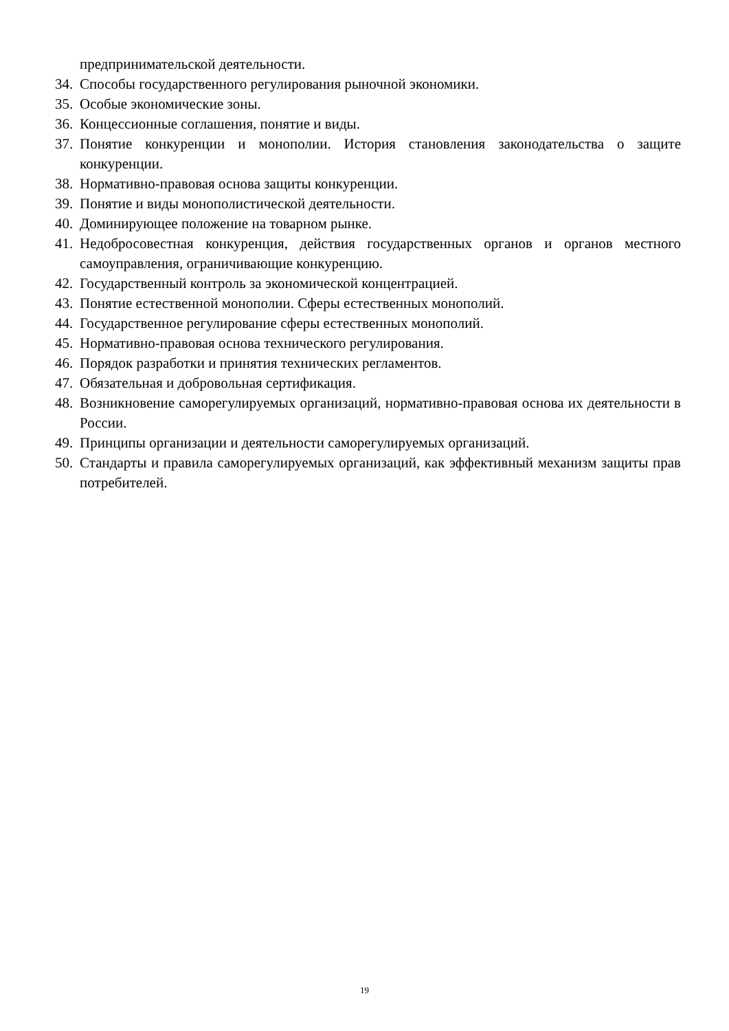предпринимательской деятельности.
34. Способы государственного регулирования рыночной экономики.
35. Особые экономические зоны.
36. Концессионные соглашения, понятие и виды.
37. Понятие конкуренции и монополии. История становления законодательства о защите конкуренции.
38. Нормативно-правовая основа защиты конкуренции.
39. Понятие и виды монополистической деятельности.
40. Доминирующее положение на товарном рынке.
41. Недобросовестная конкуренция, действия государственных органов и органов местного самоуправления, ограничивающие конкуренцию.
42. Государственный контроль за экономической концентрацией.
43. Понятие естественной монополии. Сферы естественных монополий.
44. Государственное регулирование сферы естественных монополий.
45. Нормативно-правовая основа технического регулирования.
46. Порядок разработки и принятия технических регламентов.
47. Обязательная и добровольная сертификация.
48. Возникновение саморегулируемых организаций, нормативно-правовая основа их деятельности в России.
49. Принципы организации и деятельности саморегулируемых организаций.
50. Стандарты и правила саморегулируемых организаций, как эффективный механизм защиты прав потребителей.
19